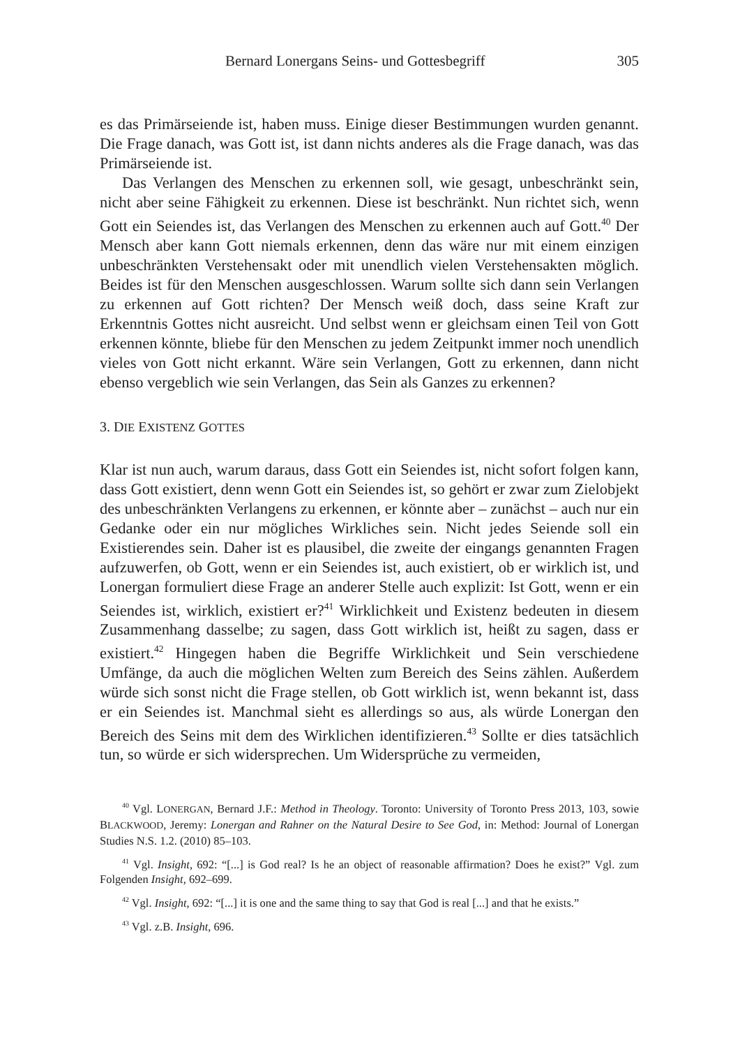Bernard Lonergans Seins- und Gottesbegriff 305
es das Primärseiende ist, haben muss. Einige dieser Bestimmungen wurden genannt. Die Frage danach, was Gott ist, ist dann nichts anderes als die Frage danach, was das Primärseiende ist.
Das Verlangen des Menschen zu erkennen soll, wie gesagt, unbeschränkt sein, nicht aber seine Fähigkeit zu erkennen. Diese ist beschränkt. Nun richtet sich, wenn Gott ein Seiendes ist, das Verlangen des Menschen zu erkennen auch auf Gott.<sup>40</sup> Der Mensch aber kann Gott niemals erkennen, denn das wäre nur mit einem einzigen unbeschränkten Verstehensakt oder mit unendlich vielen Verstehensakten möglich. Beides ist für den Menschen ausgeschlossen. Warum sollte sich dann sein Verlangen zu erkennen auf Gott richten? Der Mensch weiß doch, dass seine Kraft zur Erkenntnis Gottes nicht ausreicht. Und selbst wenn er gleichsam einen Teil von Gott erkennen könnte, bliebe für den Menschen zu jedem Zeitpunkt immer noch unendlich vieles von Gott nicht erkannt. Wäre sein Verlangen, Gott zu erkennen, dann nicht ebenso vergeblich wie sein Verlangen, das Sein als Ganzes zu erkennen?
3. DIE EXISTENZ GOTTES
Klar ist nun auch, warum daraus, dass Gott ein Seiendes ist, nicht sofort folgen kann, dass Gott existiert, denn wenn Gott ein Seiendes ist, so gehört er zwar zum Zielobjekt des unbeschränkten Verlangens zu erkennen, er könnte aber – zunächst – auch nur ein Gedanke oder ein nur mögliches Wirkliches sein. Nicht jedes Seiende soll ein Existierendes sein. Daher ist es plausibel, die zweite der eingangs genannten Fragen aufzuwerfen, ob Gott, wenn er ein Seiendes ist, auch existiert, ob er wirklich ist, und Lonergan formuliert diese Frage an anderer Stelle auch explizit: Ist Gott, wenn er ein Seiendes ist, wirklich, existiert er?<sup>41</sup> Wirklichkeit und Existenz bedeuten in diesem Zusammenhang dasselbe; zu sagen, dass Gott wirklich ist, heißt zu sagen, dass er existiert.<sup>42</sup> Hingegen haben die Begriffe Wirklichkeit und Sein verschiedene Umfänge, da auch die möglichen Welten zum Bereich des Seins zählen. Außerdem würde sich sonst nicht die Frage stellen, ob Gott wirklich ist, wenn bekannt ist, dass er ein Seiendes ist. Manchmal sieht es allerdings so aus, als würde Lonergan den Bereich des Seins mit dem des Wirklichen identifizieren.<sup>43</sup> Sollte er dies tatsächlich tun, so würde er sich widersprechen. Um Widersprüche zu vermeiden,
<sup>40</sup> Vgl. LONERGAN, Bernard J.F.: Method in Theology. Toronto: University of Toronto Press 2013, 103, sowie BLACKWOOD, Jeremy: Lonergan and Rahner on the Natural Desire to See God, in: Method: Journal of Lonergan Studies N.S. 1.2. (2010) 85–103.
<sup>41</sup> Vgl. Insight, 692: “[...] is God real? Is he an object of reasonable affirmation? Does he exist?” Vgl. zum Folgenden Insight, 692–699.
<sup>42</sup> Vgl. Insight, 692: “[...] it is one and the same thing to say that God is real [...] and that he exists.”
<sup>43</sup> Vgl. z.B. Insight, 696.